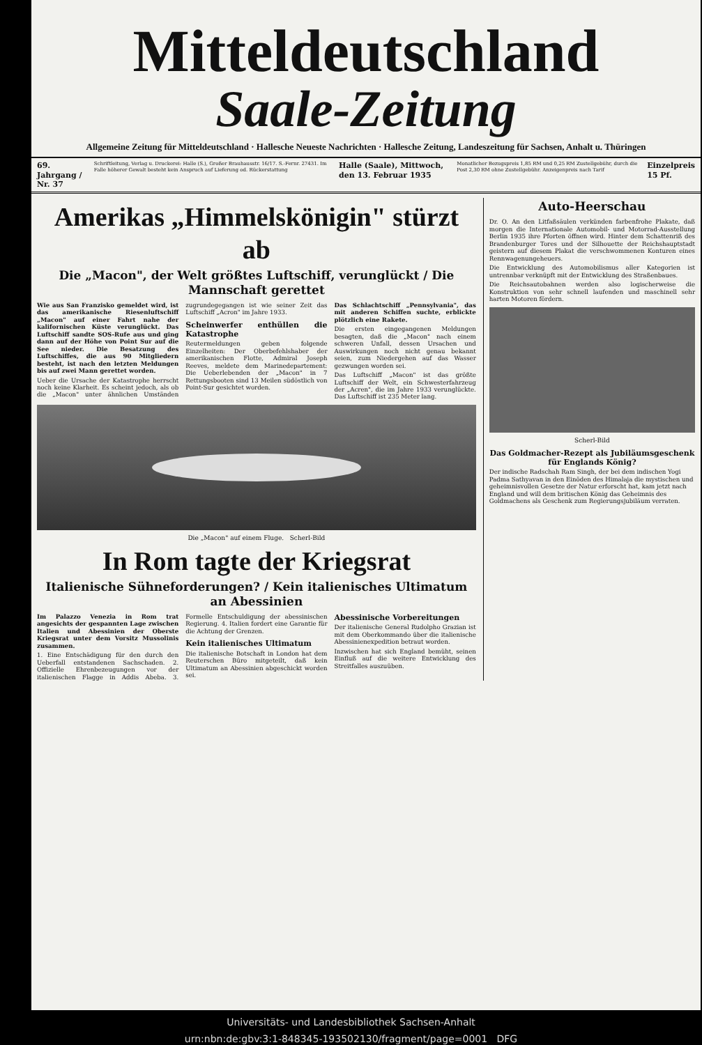Mitteldeutschland
Saale-Zeitung
Allgemeine Zeitung für Mitteldeutschland · Hallesche Neueste Nachrichten · Hallesche Zeitung, Landeszeitung für Sachsen, Anhalt u. Thüringen
69. Jahrgang / Nr. 37
Schriftleitung, Verlag u. Druckerei: Halle (S.), Großer Brauhausstr. 16/17. S.-Fernr. 27431. Im Falle höherer Gewalt besteht kein Anspruch auf Lieferung od. Rückerstattung
Halle (Saale), Mittwoch, den 13. Februar 1935
Monatlicher Bezugspreis 1,85 RM und 0,25 RM Zustellgebühr, durch die Post 2,30 RM ohne Zustellgebühr. Anzeigenpreis nach Tarif
Einzelpreis 15 Pf.
Amerikas „Himmelskönigin" stürzt ab
Die „Macon", der Welt größtes Luftschiff, verunglückt / Die Mannschaft gerettet
Wie aus San Franzisko gemeldet wird, ist das amerikanische Riesenluftschiff „Macon" auf einer Fahrt nahe der kalifornischen Küste verunglückt. Das Luftschiff sandte SOS-Rufe aus und ging dann auf der Höhe von Point Sur auf die See nieder. Die Besatzung des Luftschiffes, die aus 90 Mitgliedern besteht, ist nach den letzten Meldungen bis auf zwei Mann gerettet worden.
Ueber die Ursache der Katastrophe herrscht noch keine Klarheit. Es scheint jedoch, als ob die „Macon" unter ähnlichen Umständen zugrundegegangen ist wie seiner Zeit das Luftschiff „Acron" im Jahre 1933.
Scheinwerfer enthüllen die Katastrophe
Reutermeldungen geben folgende Einzelheiten: Der Oberbefehlshaber der amerikanischen Flotte, Admiral Joseph Reeves, meldete dem Marinedepartement: Die Ueberlebenden der „Macon" in 7 Rettungsbooten sind 13 Meilen südöstlich von Point-Sur gesichtet worden.
Das Schlachtschiff „Pennsylvania", das mit anderen Schiffen suchte, erblickte plötzlich eine Rakete.
Die ersten eingegangenen Meldungen besagten, daß die „Macon" nach einem schweren Unfall, dessen Ursachen und Auswirkungen noch nicht genau bekannt seien, zum Niedergehen auf das Wasser gezwungen worden sei.
Das Luftschiff „Macon" ist das größte Luftschiff der Welt, ein Schwesterfahrzeug der „Acren", die im Jahre 1933 verunglückte. Das Luftschiff ist 235 Meter lang.
Die „Macon" auf einem Fluge. Scherl-Bild
In Rom tagte der Kriegsrat
Italienische Sühneforderungen? / Kein italienisches Ultimatum an Abessinien
Im Palazzo Venezia in Rom trat angesichts der gespannten Lage zwischen Italien und Abessinien der Oberste Kriegsrat unter dem Vorsitz Mussolinis zusammen.
1. Eine Entschädigung für den durch den Ueberfall entstandenen Sachschaden. 2. Offizielle Ehrenbezeugungen vor der italienischen Flagge in Addis Abeba. 3. Formelle Entschuldigung der abessinischen Regierung. 4. Italien fordert eine Garantie für die Achtung der Grenzen.
Kein italienisches Ultimatum
Die italienische Botschaft in London hat dem Reuterschen Büro mitgeteilt, daß kein Ultimatum an Abessinien abgeschickt worden sei.
Abessinische Vorbereitungen
Der italienische General Rudolpho Grazian ist mit dem Oberkommando über die italienische Abessinienexpedition betraut worden.
Inzwischen hat sich England bemüht, seinen Einfluß auf die weitere Entwicklung des Streitfalles auszuüben.
Auto-Heerschau
Dr. O. An den Litfaßsäulen verkünden farbenfrohe Plakate, daß morgen die Internationale Automobil- und Motorrad-Ausstellung Berlin 1935 ihre Pforten öffnen wird. Hinter dem Schattenriß des Brandenburger Tores und der Silhouette der Reichshauptstadt geistern auf diesem Plakat die verschwommenen Konturen eines Rennwagenungeheuers.
Die Entwicklung des Automobilismus aller Kategorien ist untrennbar verknüpft mit der Entwicklung des Straßenbaues.
Die Reichsautobahnen werden also logischerweise die Konstruktion von sehr schnell laufenden und maschinell sehr harten Motoren fördern.
Scherl-Bild
Das Goldmacher-Rezept als Jubiläumsgeschenk für Englands König?
Der indische Radschah Ram Singh, der bei dem indischen Yogi Padma Sathyavan in den Einöden des Himalaja die mystischen und geheimnisvollen Gesetze der Natur erforscht hat, kam jetzt nach England und will dem britischen König das Geheimnis des Goldmachens als Geschenk zum Regierungsjubiläum verraten.
Universitäts- und Landesbibliothek Sachsen-Anhalt
urn:nbn:de:gbv:3:1-848345-193502130/fragment/page=0001 DFG